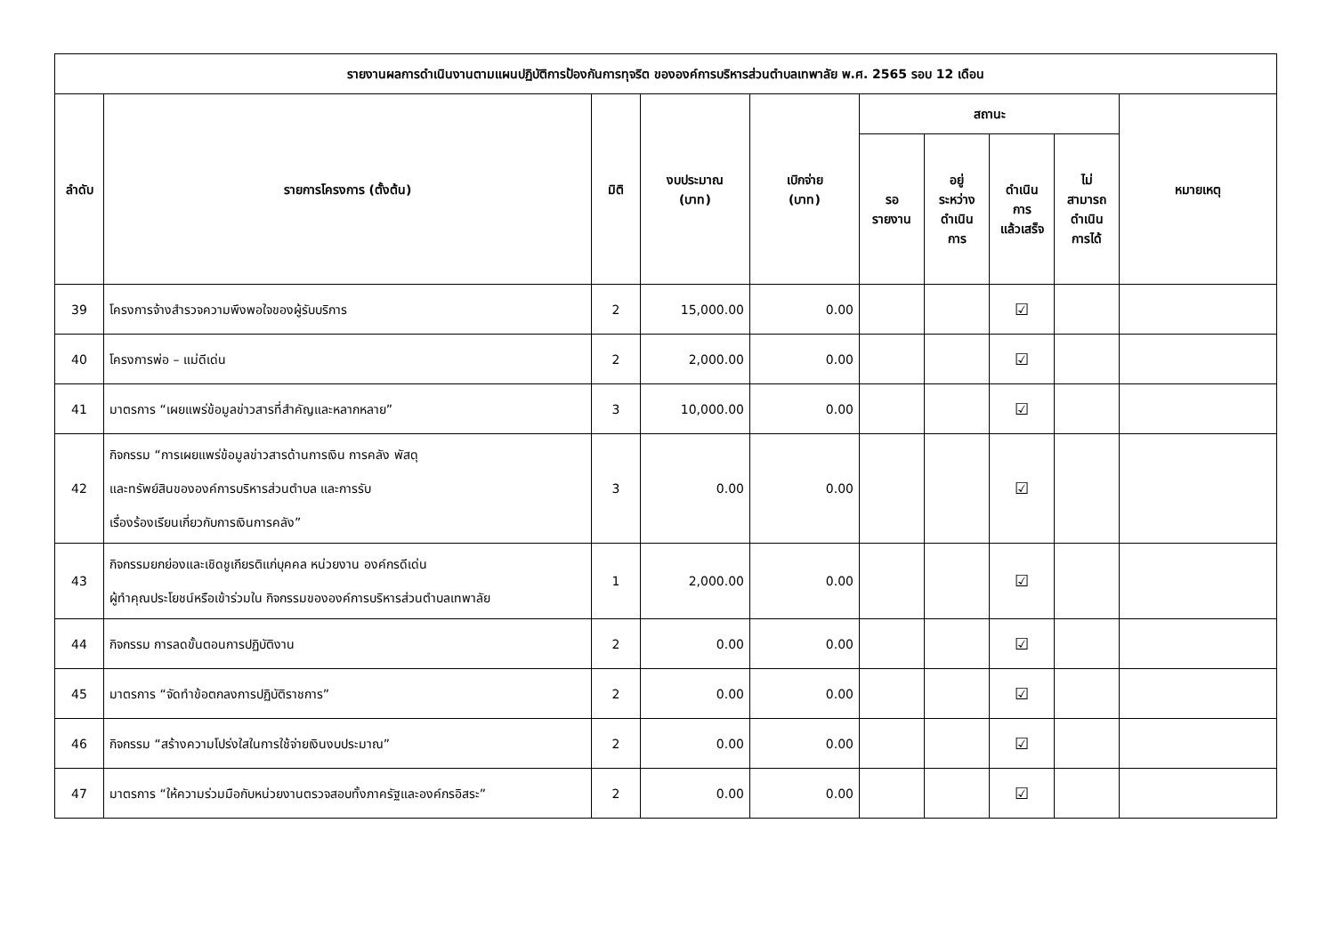| รายงานผลการดำเนินงานตามแผนปฏิบัติการป้องกันการทุจริต ขององค์การบริหารส่วนตำบลเทพาลัย พ.ศ. 2565 รอบ 12 เดือน | | | | | | | | | |
| --- | --- | --- | --- | --- | --- | --- | --- | --- | --- |
| ลำดับ | รายการโครงการ (ตั้งต้น) | มิติ | งบประมาณ (บาท) | เบิกจ่าย (บาท) | สถานะ | | | | หมายเหตุ |
| | | | | | รอ รายงาน | อยู่ ระหว่าง ดำเนิน การ | ดำเนิน การ แล้วเสร็จ | ไม่ สามารถ ดำเนิน การได้ | |
| 39 | โครงการจ้างสำรวจความพึงพอใจของผู้รับบริการ | 2 | 15,000.00 | 0.00 | | | ☑ | | |
| 40 | โครงการพ่อ – แม่ดีเด่น | 2 | 2,000.00 | 0.00 | | | ☑ | | |
| 41 | มาตรการ “เผยแพร่ข้อมูลข่าวสารที่สำคัญและหลากหลาย” | 3 | 10,000.00 | 0.00 | | | ☑ | | |
| 42 | กิจกรรม “การเผยแพร่ข้อมูลข่าวสารด้านการเงิน การคลัง พัสดุ และทรัพย์สินขององค์การบริหารส่วนตำบล และการรับ เรื่องร้องเรียนเกี่ยวกับการเงินการคลัง” | 3 | 0.00 | 0.00 | | | ☑ | | |
| 43 | กิจกรรมยกย่องและเชิดชูเกียรติแก่บุคคล หน่วยงาน องค์กรดีเด่น ผู้ทำคุณประโยชน์หรือเข้าร่วมใน กิจกรรมขององค์การบริหารส่วนตำบลเทพาลัย | 1 | 2,000.00 | 0.00 | | | ☑ | | |
| 44 | กิจกรรม การลดขั้นตอนการปฏิบัติงาน | 2 | 0.00 | 0.00 | | | ☑ | | |
| 45 | มาตรการ “จัดทำข้อตกลงการปฏิบัติราชการ” | 2 | 0.00 | 0.00 | | | ☑ | | |
| 46 | กิจกรรม “สร้างความโปร่งใสในการใช้จ่ายเงินงบประมาณ” | 2 | 0.00 | 0.00 | | | ☑ | | |
| 47 | มาตรการ “ให้ความร่วมมือกับหน่วยงานตรวจสอบทั้งภาครัฐและองค์กรอิสระ” | 2 | 0.00 | 0.00 | | | ☑ | | |